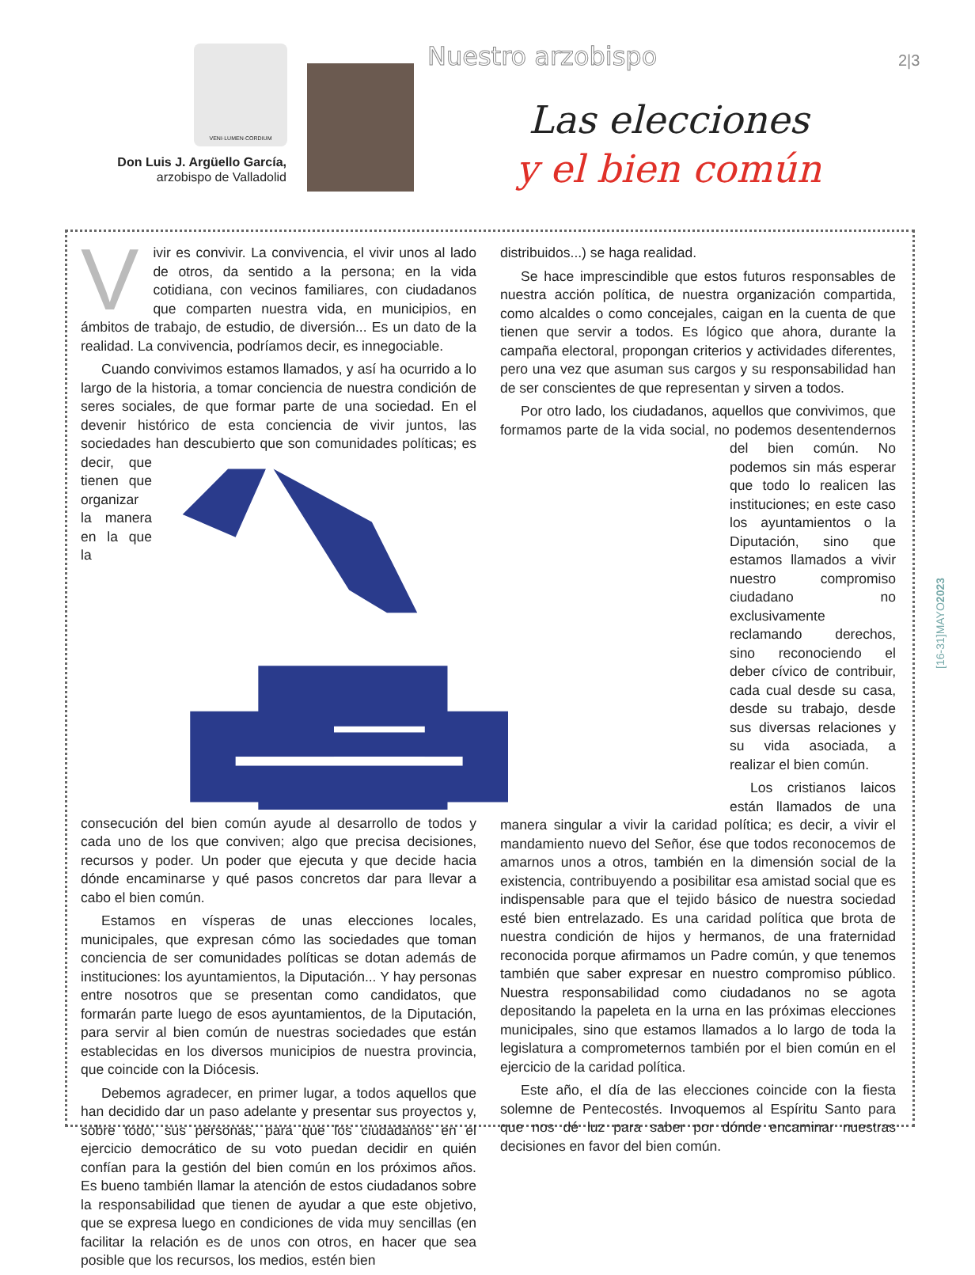VENI·LUMEN·CORDIUM
Don Luis J. Argüello García,
arzobispo de Valladolid
Nuestro arzobispo 2|3
Las elecciones
y el bien común
[16-31]MAYO2023
Vivir es convivir. La convivencia, el vivir unos al lado de otros, da sentido a la persona; en la vida cotidiana, con vecinos familiares, con ciudadanos que comparten nuestra vida, en municipios, en ámbitos de trabajo, de estudio, de diversión... Es un dato de la realidad. La convivencia, podríamos decir, es innegociable.
Cuando convivimos estamos llamados, y así ha ocurrido a lo largo de la historia, a tomar conciencia de nuestra condición de seres sociales, de que formar parte de una sociedad. En el devenir histórico de esta conciencia de vivir juntos, las sociedades han descubierto que son comunidades políticas; es decir, que tienen que organizar la manera en la que la consecución del bien común ayude al desarrollo de todos y cada uno de los que conviven; algo que precisa decisiones, recursos y poder. Un poder que ejecuta y que decide hacia dónde encaminarse y qué pasos concretos dar para llevar a cabo el bien común.
Estamos en vísperas de unas elecciones locales, municipales, que expresan cómo las sociedades que toman conciencia de ser comunidades políticas se dotan además de instituciones: los ayuntamientos, la Diputación... Y hay personas entre nosotros que se presentan como candidatos, que formarán parte luego de esos ayuntamientos, de la Diputación, para servir al bien común de nuestras sociedades que están establecidas en los diversos municipios de nuestra provincia, que coincide con la Diócesis.
Debemos agradecer, en primer lugar, a todos aquellos que han decidido dar un paso adelante y presentar sus proyectos y, sobre todo, sus personas, para que los ciudadanos en el ejercicio democrático de su voto puedan decidir en quién confían para la gestión del bien común en los próximos años. Es bueno también llamar la atención de estos ciudadanos sobre la responsabilidad que tienen de ayudar a que este objetivo, que se expresa luego en condiciones de vida muy sencillas (en facilitar la relación es de unos con otros, en hacer que sea posible que los recursos, los medios, estén bien
distribuidos...) se haga realidad.
Se hace imprescindible que estos futuros responsables de nuestra acción política, de nuestra organización compartida, como alcaldes o como concejales, caigan en la cuenta de que tienen que servir a todos. Es lógico que ahora, durante la campaña electoral, propongan criterios y actividades diferentes, pero una vez que asuman sus cargos y su responsabilidad han de ser conscientes de que representan y sirven a todos.
Por otro lado, los ciudadanos, aquellos que convivimos, que formamos parte de la vida social, no podemos desentendernos del bien común. No podemos sin más esperar que todo lo realicen las instituciones; en este caso los ayuntamientos o la Diputación, sino que estamos llamados a vivir nuestro compromiso ciudadano no exclusivamente reclamando derechos, sino reconociendo el deber cívico de contribuir, cada cual desde su casa, desde su trabajo, desde sus diversas relaciones y su vida asociada, a realizar el bien común.
Los cristianos laicos están llamados de una manera singular a vivir la caridad política; es decir, a vivir el mandamiento nuevo del Señor, ése que todos reconocemos de amarnos unos a otros, también en la dimensión social de la existencia, contribuyendo a posibilitar esa amistad social que es indispensable para que el tejido básico de nuestra sociedad esté bien entrelazado. Es una caridad política que brota de nuestra condición de hijos y hermanos, de una fraternidad reconocida porque afirmamos un Padre común, y que tenemos también que saber expresar en nuestro compromiso público. Nuestra responsabilidad como ciudadanos no se agota depositando la papeleta en la urna en las próximas elecciones municipales, sino que estamos llamados a lo largo de toda la legislatura a comprometernos también por el bien común en el ejercicio de la caridad política.
Este año, el día de las elecciones coincide con la fiesta solemne de Pentecostés. Invoquemos al Espíritu Santo para que nos dé luz para saber por dónde encaminar nuestras decisiones en favor del bien común.